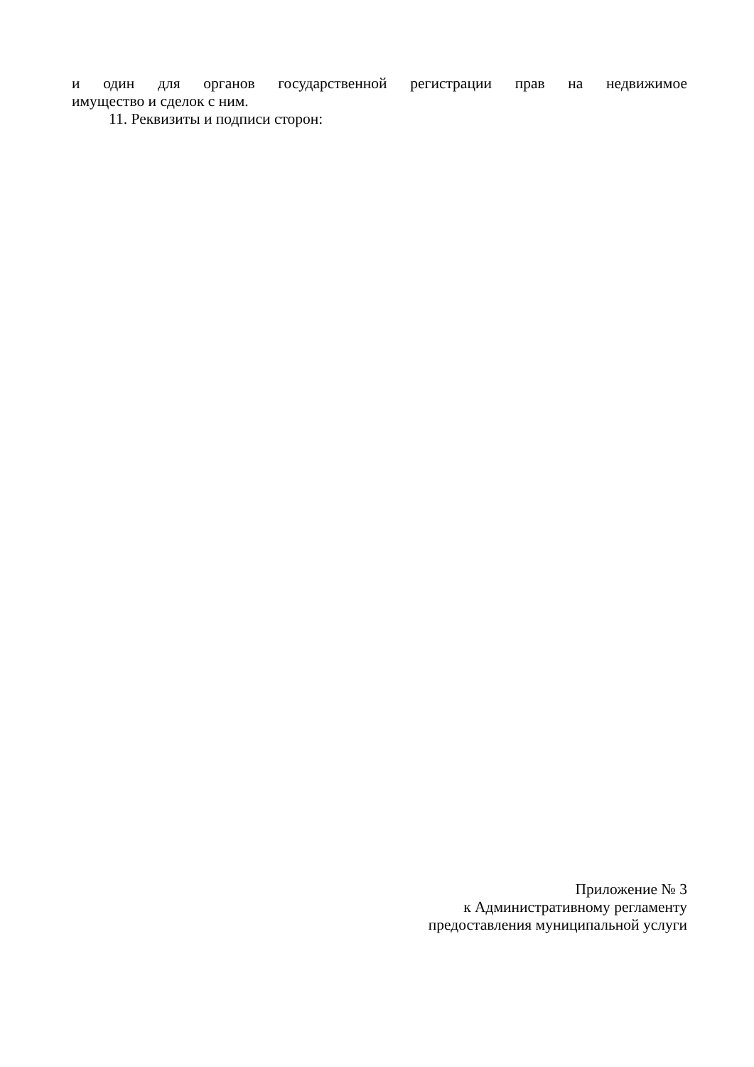и один для органов государственной регистрации прав на недвижимое
имущество и сделок с ним.
11. Реквизиты и подписи сторон:
Приложение № 3
к Административному регламенту
предоставления муниципальной услуги